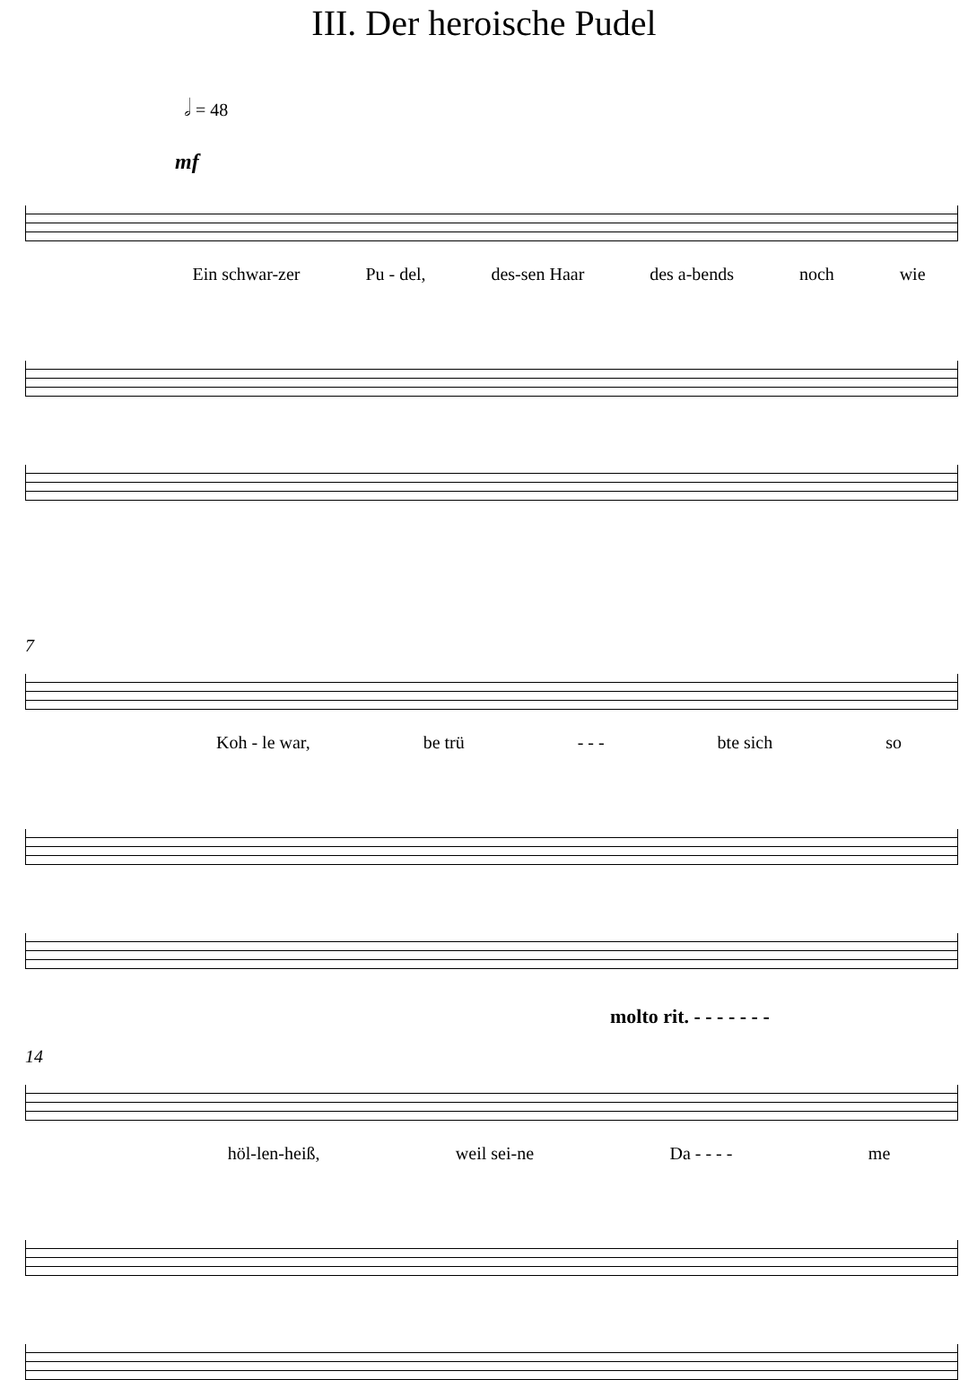III. Der heroische Pudel
𝅗𝅥 = 48
mf
Ein schwar-zer Pu - del, des-sen Haar des a-bends noch wie
7
Koh - le war, be trü - - - bte sich so
molto rit. - - - - - - -
14
höl-len-heiß, weil sei-ne Da - - - - me